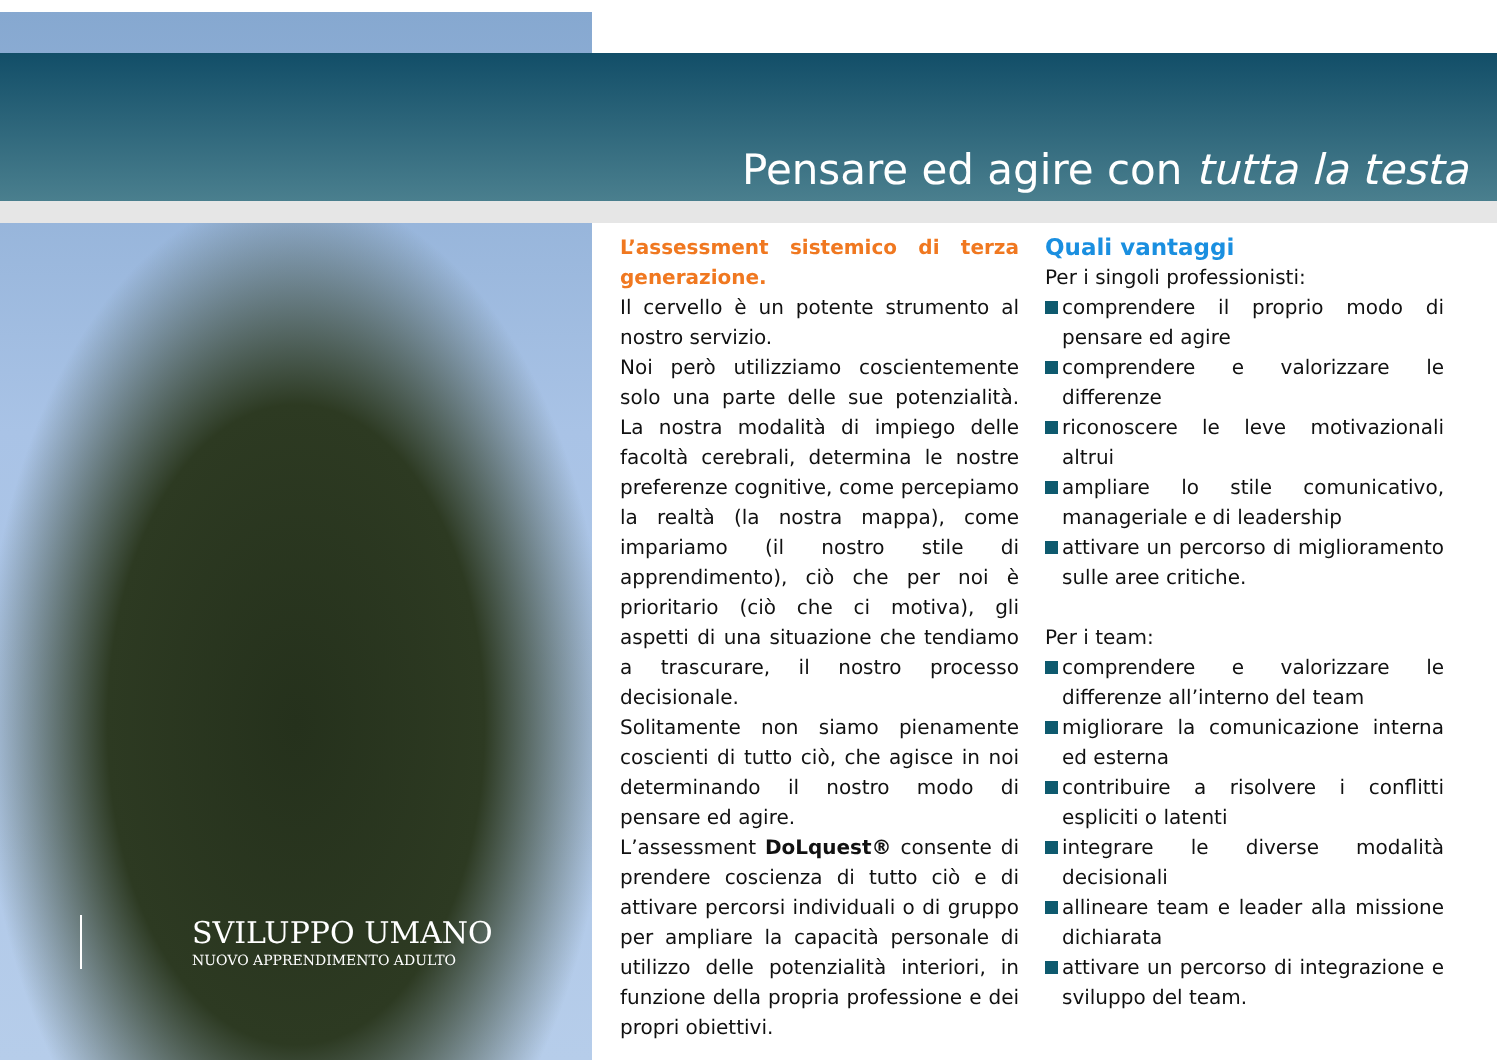Pensare ed agire con tutta la testa
SVILUPPO UMANO
NUOVO APPRENDIMENTO ADULTO
L’assessment sistemico di terza generazione.
Il cervello è un potente strumento al nostro servizio.
Noi però utilizziamo coscientemente solo una parte delle sue potenzialità. La nostra modalità di impiego delle facoltà cerebrali, determina le nostre preferenze cognitive, come percepiamo la realtà (la nostra mappa), come impariamo (il nostro stile di apprendimento), ciò che per noi è prioritario (ciò che ci motiva), gli aspetti di una situazione che tendiamo a trascurare, il nostro processo decisionale.
Solitamente non siamo pienamente coscienti di tutto ciò, che agisce in noi determinando il nostro modo di pensare ed agire.
L’assessment DoLquest® consente di prendere coscienza di tutto ciò e di attivare percorsi individuali o di gruppo per ampliare la capacità personale di utilizzo delle potenzialità interiori, in funzione della propria professione e dei propri obiettivi.
Quali vantaggi
Per i singoli professionisti:
comprendere il proprio modo di pensare ed agire
comprendere e valorizzare le differenze
riconoscere le leve motivazionali altrui
ampliare lo stile comunicativo, manageriale e di leadership
attivare un percorso di miglioramento sulle aree critiche.
Per i team:
comprendere e valorizzare le differenze all’interno del team
migliorare la comunicazione interna ed esterna
contribuire a risolvere i conflitti espliciti o latenti
integrare le diverse modalità decisionali
allineare team e leader alla missione dichiarata
attivare un percorso di integrazione e sviluppo del team.